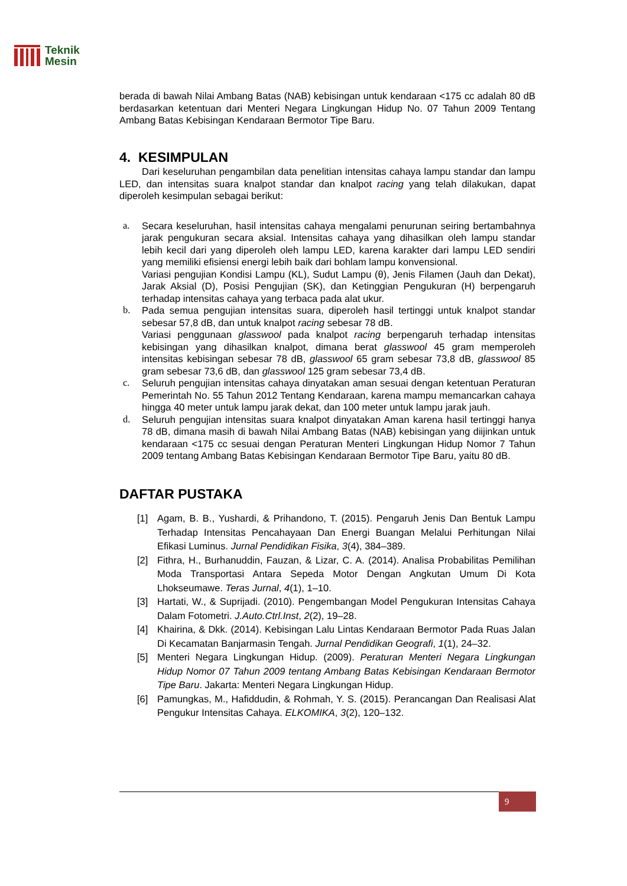Teknik
Mesin
berada di bawah Nilai Ambang Batas (NAB) kebisingan untuk kendaraan <175 cc adalah 80 dB berdasarkan ketentuan dari Menteri Negara Lingkungan Hidup No. 07 Tahun 2009 Tentang Ambang Batas Kebisingan Kendaraan Bermotor Tipe Baru.
4. KESIMPULAN
Dari keseluruhan pengambilan data penelitian intensitas cahaya lampu standar dan lampu LED, dan intensitas suara knalpot standar dan knalpot racing yang telah dilakukan, dapat diperoleh kesimpulan sebagai berikut:
a. Secara keseluruhan, hasil intensitas cahaya mengalami penurunan seiring bertambahnya jarak pengukuran secara aksial. Intensitas cahaya yang dihasilkan oleh lampu standar lebih kecil dari yang diperoleh oleh lampu LED, karena karakter dari lampu LED sendiri yang memiliki efisiensi energi lebih baik dari bohlam lampu konvensional.
Variasi pengujian Kondisi Lampu (KL), Sudut Lampu (θ), Jenis Filamen (Jauh dan Dekat), Jarak Aksial (D), Posisi Pengujian (SK), dan Ketinggian Pengukuran (H) berpengaruh terhadap intensitas cahaya yang terbaca pada alat ukur.
b. Pada semua pengujian intensitas suara, diperoleh hasil tertinggi untuk knalpot standar sebesar 57,8 dB, dan untuk knalpot racing sebesar 78 dB.
Variasi penggunaan glasswool pada knalpot racing berpengaruh terhadap intensitas kebisingan yang dihasilkan knalpot, dimana berat glasswool 45 gram memperoleh intensitas kebisingan sebesar 78 dB, glasswool 65 gram sebesar 73,8 dB, glasswool 85 gram sebesar 73,6 dB, dan glasswool 125 gram sebesar 73,4 dB.
c. Seluruh pengujian intensitas cahaya dinyatakan aman sesuai dengan ketentuan Peraturan Pemerintah No. 55 Tahun 2012 Tentang Kendaraan, karena mampu memancarkan cahaya hingga 40 meter untuk lampu jarak dekat, dan 100 meter untuk lampu jarak jauh.
d. Seluruh pengujian intensitas suara knalpot dinyatakan Aman karena hasil tertinggi hanya 78 dB, dimana masih di bawah Nilai Ambang Batas (NAB) kebisingan yang diijinkan untuk kendaraan <175 cc sesuai dengan Peraturan Menteri Lingkungan Hidup Nomor 7 Tahun 2009 tentang Ambang Batas Kebisingan Kendaraan Bermotor Tipe Baru, yaitu 80 dB.
DAFTAR PUSTAKA
[1] Agam, B. B., Yushardi, & Prihandono, T. (2015). Pengaruh Jenis Dan Bentuk Lampu Terhadap Intensitas Pencahayaan Dan Energi Buangan Melalui Perhitungan Nilai Efikasi Luminus. Jurnal Pendidikan Fisika, 3(4), 384–389.
[2] Fithra, H., Burhanuddin, Fauzan, & Lizar, C. A. (2014). Analisa Probabilitas Pemilihan Moda Transportasi Antara Sepeda Motor Dengan Angkutan Umum Di Kota Lhokseumawe. Teras Jurnal, 4(1), 1–10.
[3] Hartati, W., & Suprijadi. (2010). Pengembangan Model Pengukuran Intensitas Cahaya Dalam Fotometri. J.Auto.Ctrl.Inst, 2(2), 19–28.
[4] Khairina, & Dkk. (2014). Kebisingan Lalu Lintas Kendaraan Bermotor Pada Ruas Jalan Di Kecamatan Banjarmasin Tengah. Jurnal Pendidikan Geografi, 1(1), 24–32.
[5] Menteri Negara Lingkungan Hidup. (2009). Peraturan Menteri Negara Lingkungan Hidup Nomor 07 Tahun 2009 tentang Ambang Batas Kebisingan Kendaraan Bermotor Tipe Baru. Jakarta: Menteri Negara Lingkungan Hidup.
[6] Pamungkas, M., Hafiddudin, & Rohmah, Y. S. (2015). Perancangan Dan Realisasi Alat Pengukur Intensitas Cahaya. ELKOMIKA, 3(2), 120–132.
9